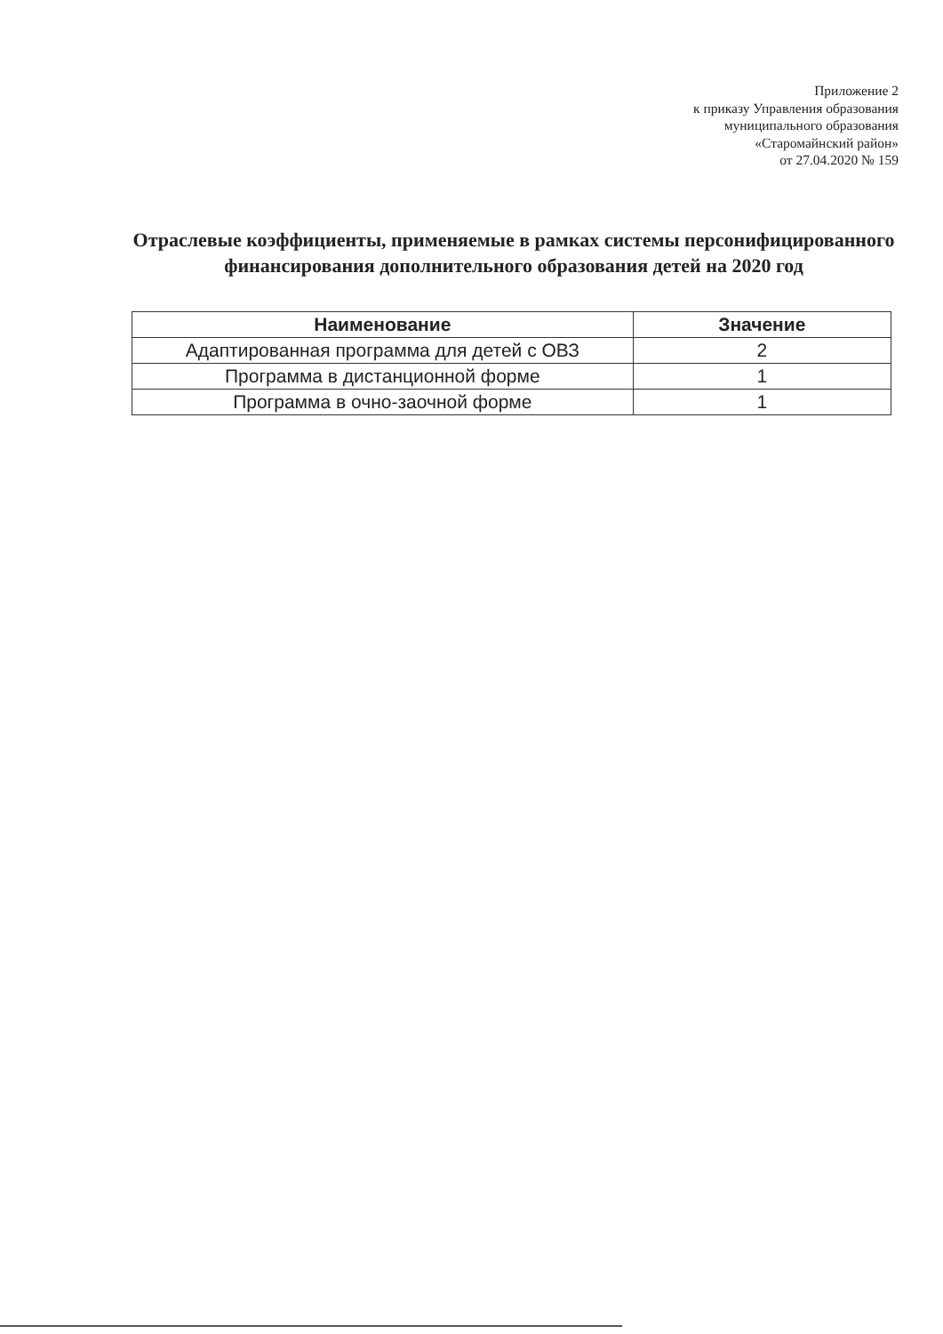Приложение 2
к приказу Управления образования
муниципального образования
«Старомайнский район»
от 27.04.2020 № 159
Отраслевые коэффициенты, применяемые в рамках системы персонифицированного финансирования дополнительного образования детей на 2020 год
| Наименование | Значение |
| --- | --- |
| Адаптированная программа для детей с ОВЗ | 2 |
| Программа в дистанционной форме | 1 |
| Программа в очно-заочной форме | 1 |